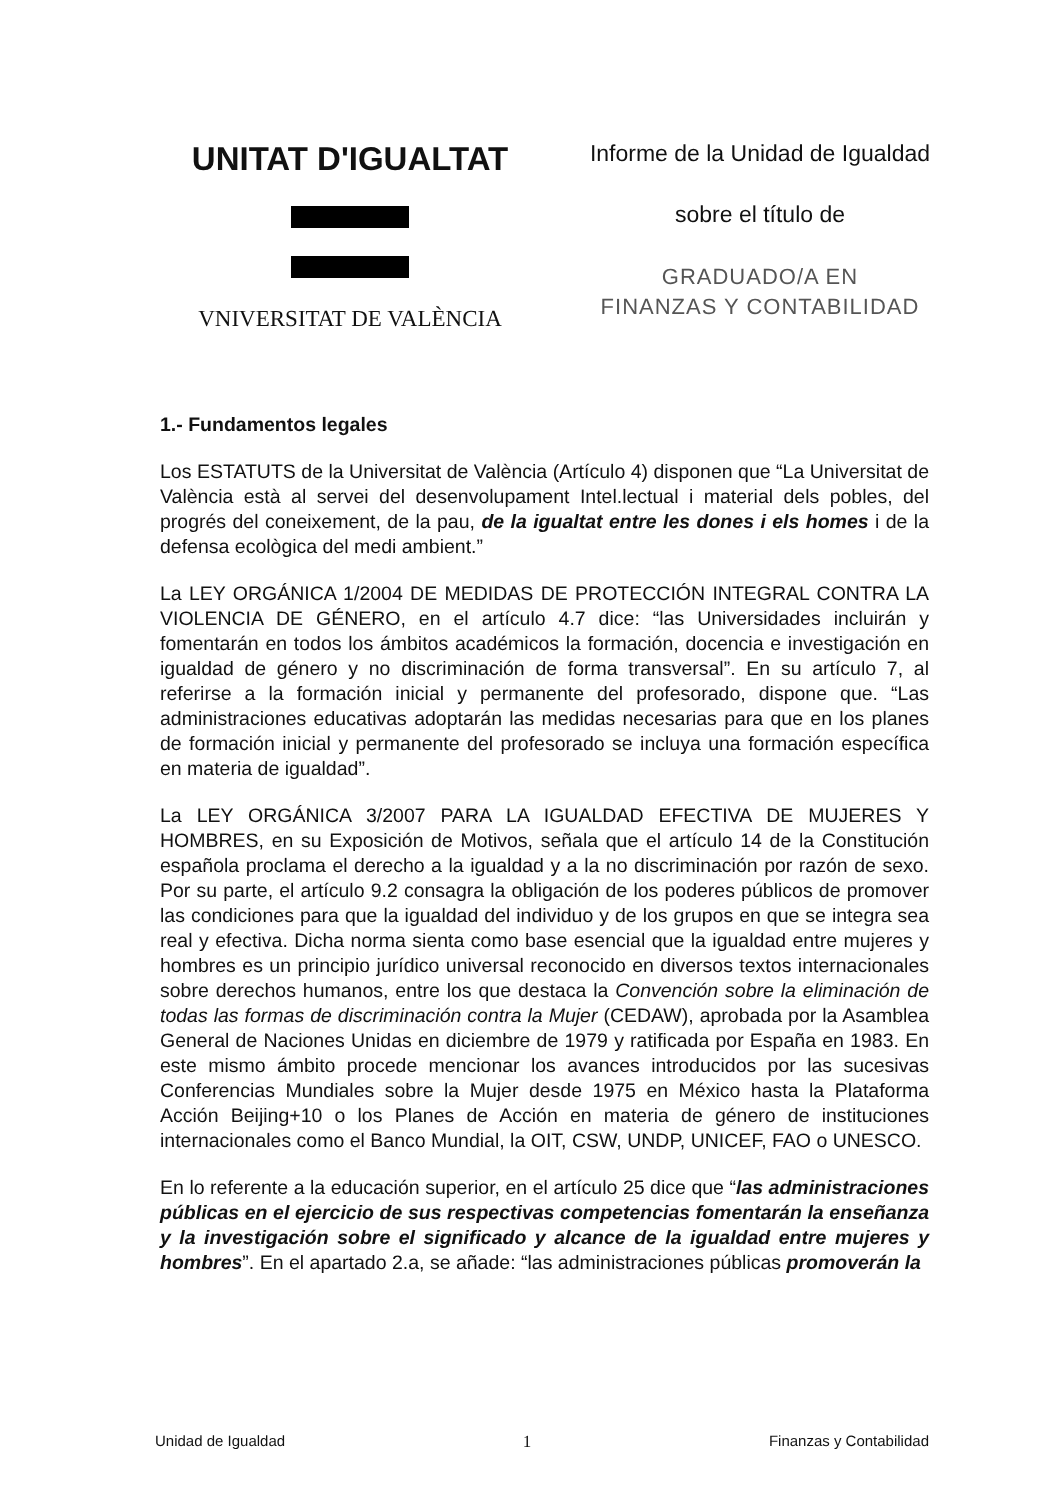UNITAT D'IGUALTAT
VNIVERSITAT DE VALÈNCIA
Informe de la Unidad de Igualdad
sobre el título de
GRADUADO/A EN
FINANZAS Y CONTABILIDAD
1.- Fundamentos legales
Los ESTATUTS de la Universitat de València (Artículo 4) disponen que “La Universitat de València està al servei del desenvolupament Intel.lectual i material dels pobles, del progrés del coneixement, de la pau, de la igualtat entre les dones i els homes i de la defensa ecològica del medi ambient.”
La LEY ORGÁNICA 1/2004 DE MEDIDAS DE PROTECCIÓN INTEGRAL CONTRA LA VIOLENCIA DE GÉNERO, en el artículo 4.7 dice: “las Universidades incluirán y fomentarán en todos los ámbitos académicos la formación, docencia e investigación en igualdad de género y no discriminación de forma transversal”. En su artículo 7, al referirse a la formación inicial y permanente del profesorado, dispone que. “Las administraciones educativas adoptarán las medidas necesarias para que en los planes de formación inicial y permanente del profesorado se incluya una formación específica en materia de igualdad”.
La LEY ORGÁNICA 3/2007 PARA LA IGUALDAD EFECTIVA DE MUJERES Y HOMBRES, en su Exposición de Motivos, señala que el artículo 14 de la Constitución española proclama el derecho a la igualdad y a la no discriminación por razón de sexo. Por su parte, el artículo 9.2 consagra la obligación de los poderes públicos de promover las condiciones para que la igualdad del individuo y de los grupos en que se integra sea real y efectiva. Dicha norma sienta como base esencial que la igualdad entre mujeres y hombres es un principio jurídico universal reconocido en diversos textos internacionales sobre derechos humanos, entre los que destaca la Convención sobre la eliminación de todas las formas de discriminación contra la Mujer (CEDAW), aprobada por la Asamblea General de Naciones Unidas en diciembre de 1979 y ratificada por España en 1983. En este mismo ámbito procede mencionar los avances introducidos por las sucesivas Conferencias Mundiales sobre la Mujer desde 1975 en México hasta la Plataforma Acción Beijing+10 o los Planes de Acción en materia de género de instituciones internacionales como el Banco Mundial, la OIT, CSW, UNDP, UNICEF, FAO o UNESCO.
En lo referente a la educación superior, en el artículo 25 dice que “las administraciones públicas en el ejercicio de sus respectivas competencias fomentarán la enseñanza y la investigación sobre el significado y alcance de la igualdad entre mujeres y hombres”. En el apartado 2.a, se añade: “las administraciones públicas promoverán la
Unidad de Igualdad 1 Finanzas y Contabilidad